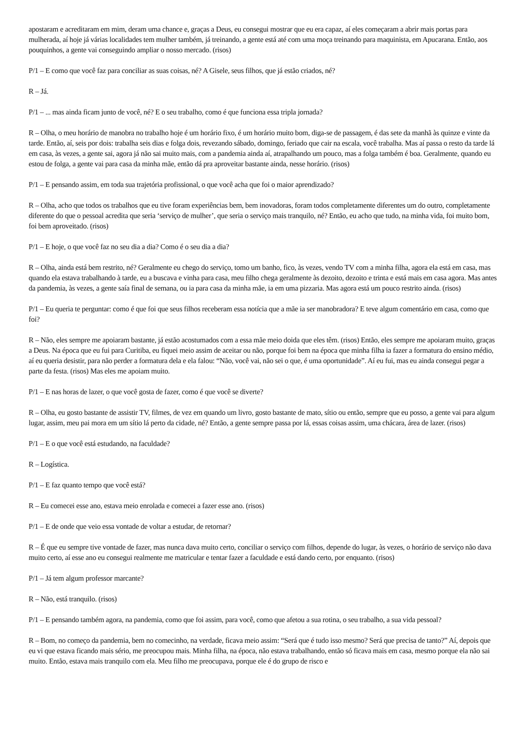apostaram e acreditaram em mim, deram uma chance e, graças a Deus, eu consegui mostrar que eu era capaz, aí eles começaram a abrir mais portas para mulherada, aí hoje já várias localidades tem mulher também, já treinando, a gente está até com uma moça treinando para maquinista, em Apucarana. Então, aos pouquinhos, a gente vai conseguindo ampliar o nosso mercado. (risos)
P/1 – E como que você faz para conciliar as suas coisas, né? A Gisele, seus filhos, que já estão criados, né?
R – Já.
P/1 – ... mas ainda ficam junto de você, né? E o seu trabalho, como é que funciona essa tripla jornada?
R – Olha, o meu horário de manobra no trabalho hoje é um horário fixo, é um horário muito bom, diga-se de passagem, é das sete da manhã às quinze e vinte da tarde. Então, aí, seis por dois: trabalha seis dias e folga dois, revezando sábado, domingo, feriado que cair na escala, você trabalha. Mas aí passa o resto da tarde lá em casa, às vezes, a gente sai, agora já não sai muito mais, com a pandemia ainda aí, atrapalhando um pouco, mas a folga também é boa. Geralmente, quando eu estou de folga, a gente vai para casa da minha mãe, então dá pra aproveitar bastante ainda, nesse horário. (risos)
P/1 – E pensando assim, em toda sua trajetória profissional, o que você acha que foi o maior aprendizado?
R – Olha, acho que todos os trabalhos que eu tive foram experiências bem, bem inovadoras, foram todos completamente diferentes um do outro, completamente diferente do que o pessoal acredita que seria ‘serviço de mulher’, que seria o serviço mais tranquilo, né? Então, eu acho que tudo, na minha vida, foi muito bom, foi bem aproveitado. (risos)
P/1 – E hoje, o que você faz no seu dia a dia? Como é o seu dia a dia?
R – Olha, ainda está bem restrito, né? Geralmente eu chego do serviço, tomo um banho, fico, às vezes, vendo TV com a minha filha, agora ela está em casa, mas quando ela estava trabalhando à tarde, eu a buscava e vinha para casa, meu filho chega geralmente às dezoito, dezoito e trinta e está mais em casa agora. Mas antes da pandemia, às vezes, a gente saía final de semana, ou ia para casa da minha mãe, ia em uma pizzaria. Mas agora está um pouco restrito ainda. (risos)
P/1 – Eu queria te perguntar: como é que foi que seus filhos receberam essa notícia que a mãe ia ser manobradora? E teve algum comentário em casa, como que foi?
R – Não, eles sempre me apoiaram bastante, já estão acostumados com a essa mãe meio doida que eles têm. (risos) Então, eles sempre me apoiaram muito, graças a Deus. Na época que eu fui para Curitiba, eu fiquei meio assim de aceitar ou não, porque foi bem na época que minha filha ia fazer a formatura do ensino médio, aí eu queria desistir, para não perder a formatura dela e ela falou: “Não, você vai, não sei o que, é uma oportunidade”. Aí eu fui, mas eu ainda consegui pegar a parte da festa. (risos) Mas eles me apoiam muito.
P/1 – E nas horas de lazer, o que você gosta de fazer, como é que você se diverte?
R – Olha, eu gosto bastante de assistir TV, filmes, de vez em quando um livro, gosto bastante de mato, sítio ou então, sempre que eu posso, a gente vai para algum lugar, assim, meu pai mora em um sítio lá perto da cidade, né? Então, a gente sempre passa por lá, essas coisas assim, uma chácara, área de lazer. (risos)
P/1 – E o que você está estudando, na faculdade?
R – Logística.
P/1 – E faz quanto tempo que você está?
R – Eu comecei esse ano, estava meio enrolada e comecei a fazer esse ano. (risos)
P/1 – E de onde que veio essa vontade de voltar a estudar, de retornar?
R – É que eu sempre tive vontade de fazer, mas nunca dava muito certo, conciliar o serviço com filhos, depende do lugar, às vezes, o horário de serviço não dava muito certo, aí esse ano eu consegui realmente me matricular e tentar fazer a faculdade e está dando certo, por enquanto. (risos)
P/1 – Já tem algum professor marcante?
R – Não, está tranquilo. (risos)
P/1 – E pensando também agora, na pandemia, como que foi assim, para você, como que afetou a sua rotina, o seu trabalho, a sua vida pessoal?
R – Bom, no começo da pandemia, bem no comecinho, na verdade, ficava meio assim: “Será que é tudo isso mesmo? Será que precisa de tanto?” Aí, depois que eu vi que estava ficando mais sério, me preocupou mais. Minha filha, na época, não estava trabalhando, então só ficava mais em casa, mesmo porque ela não sai muito. Então, estava mais tranquilo com ela. Meu filho me preocupava, porque ele é do grupo de risco e